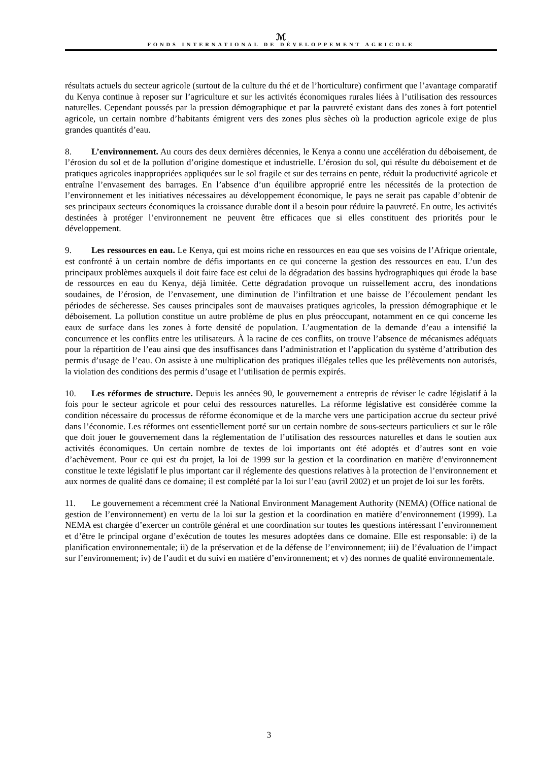ℳ
FONDS INTERNATIONAL DE DÉVELOPPEMENT AGRICOLE
résultats actuels du secteur agricole (surtout de la culture du thé et de l’horticulture) confirment que l’avantage comparatif du Kenya continue à reposer sur l’agriculture et sur les activités économiques rurales liées à l’utilisation des ressources naturelles. Cependant poussés par la pression démographique et par la pauvreté existant dans des zones à fort potentiel agricole, un certain nombre d’habitants émigrent vers des zones plus sèches où la production agricole exige de plus grandes quantités d’eau.
8. L’environnement. Au cours des deux dernières décennies, le Kenya a connu une accélération du déboisement, de l’érosion du sol et de la pollution d’origine domestique et industrielle. L’érosion du sol, qui résulte du déboisement et de pratiques agricoles inappropriées appliquées sur le sol fragile et sur des terrains en pente, réduit la productivité agricole et entraîne l’envasement des barrages. En l’absence d’un équilibre approprié entre les nécessités de la protection de l’environnement et les initiatives nécessaires au développement économique, le pays ne serait pas capable d’obtenir de ses principaux secteurs économiques la croissance durable dont il a besoin pour réduire la pauvreté. En outre, les activités destinées à protéger l’environnement ne peuvent être efficaces que si elles constituent des priorités pour le développement.
9. Les ressources en eau. Le Kenya, qui est moins riche en ressources en eau que ses voisins de l’Afrique orientale, est confronté à un certain nombre de défis importants en ce qui concerne la gestion des ressources en eau. L’un des principaux problèmes auxquels il doit faire face est celui de la dégradation des bassins hydrographiques qui érode la base de ressources en eau du Kenya, déjà limitée. Cette dégradation provoque un ruissellement accru, des inondations soudaines, de l’érosion, de l’envasement, une diminution de l’infiltration et une baisse de l’écoulement pendant les périodes de sécheresse. Ses causes principales sont de mauvaises pratiques agricoles, la pression démographique et le déboisement. La pollution constitue un autre problème de plus en plus préoccupant, notamment en ce qui concerne les eaux de surface dans les zones à forte densité de population. L’augmentation de la demande d’eau a intensifié la concurrence et les conflits entre les utilisateurs. À la racine de ces conflits, on trouve l’absence de mécanismes adéquats pour la répartition de l’eau ainsi que des insuffisances dans l’administration et l’application du système d’attribution des permis d’usage de l’eau. On assiste à une multiplication des pratiques illégales telles que les prélèvements non autorisés, la violation des conditions des permis d’usage et l’utilisation de permis expirés.
10. Les réformes de structure. Depuis les années 90, le gouvernement a entrepris de réviser le cadre législatif à la fois pour le secteur agricole et pour celui des ressources naturelles. La réforme législative est considérée comme la condition nécessaire du processus de réforme économique et de la marche vers une participation accrue du secteur privé dans l’économie. Les réformes ont essentiellement porté sur un certain nombre de sous-secteurs particuliers et sur le rôle que doit jouer le gouvernement dans la réglementation de l’utilisation des ressources naturelles et dans le soutien aux activités économiques. Un certain nombre de textes de loi importants ont été adoptés et d’autres sont en voie d’achèvement. Pour ce qui est du projet, la loi de 1999 sur la gestion et la coordination en matière d’environnement constitue le texte législatif le plus important car il réglemente des questions relatives à la protection de l’environnement et aux normes de qualité dans ce domaine; il est complété par la loi sur l’eau (avril 2002) et un projet de loi sur les forêts.
11. Le gouvernement a récemment créé la National Environment Management Authority (NEMA) (Office national de gestion de l’environnement) en vertu de la loi sur la gestion et la coordination en matière d’environnement (1999). La NEMA est chargée d’exercer un contrôle général et une coordination sur toutes les questions intéressant l’environnement et d’être le principal organe d’exécution de toutes les mesures adoptées dans ce domaine. Elle est responsable: i) de la planification environnementale; ii) de la préservation et de la défense de l’environnement; iii) de l’évaluation de l’impact sur l’environnement; iv) de l’audit et du suivi en matière d’environnement; et v) des normes de qualité environnementale.
3